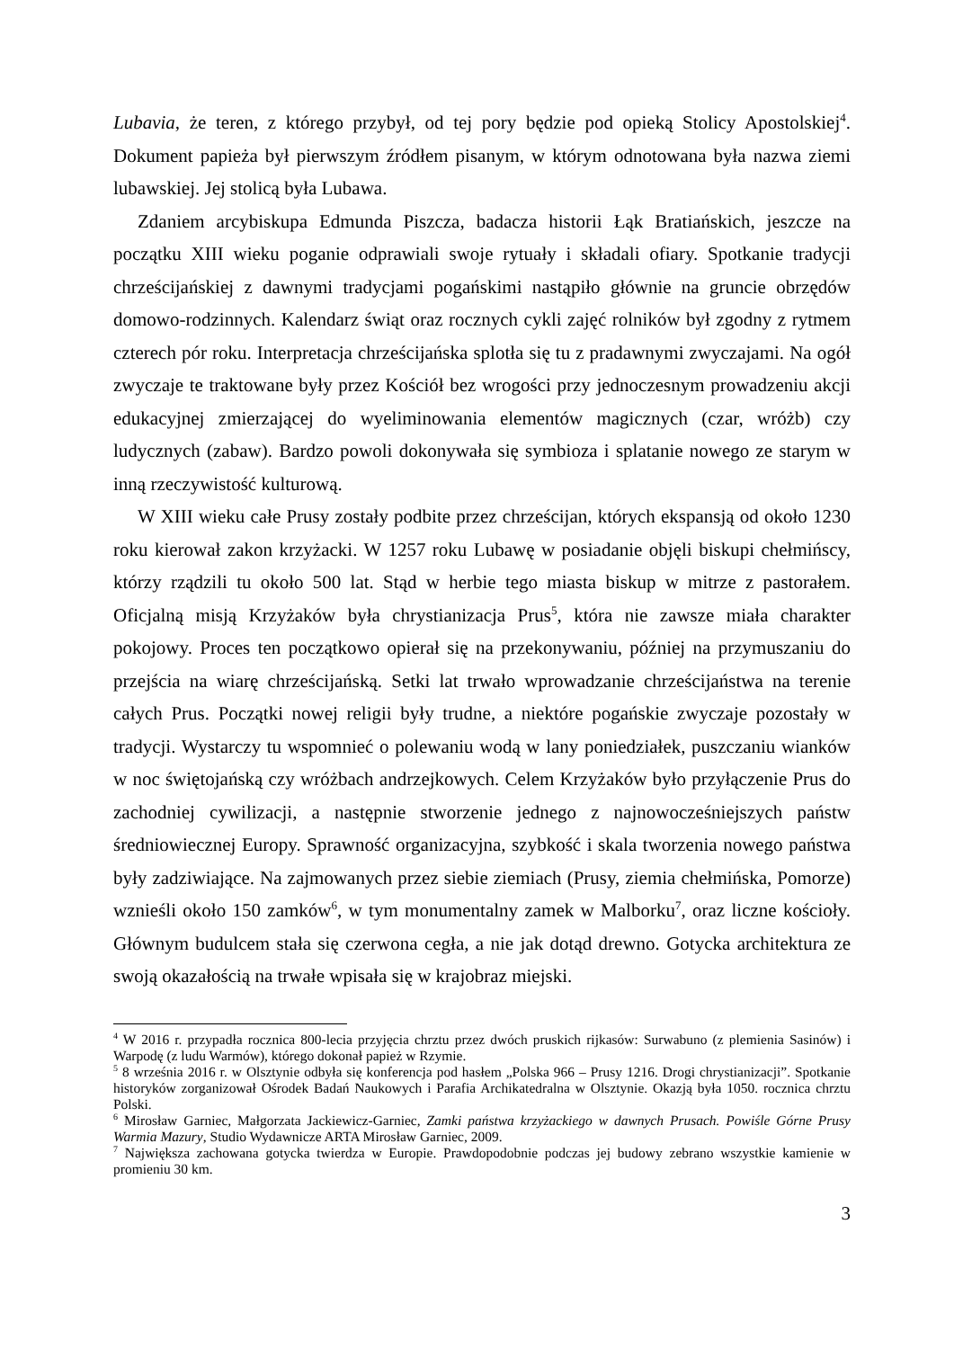Lubavia, że teren, z którego przybył, od tej pory będzie pod opieką Stolicy Apostolskiej<sup>4</sup>. Dokument papieża był pierwszym źródłem pisanym, w którym odnotowana była nazwa ziemi lubawskiej. Jej stolicą była Lubawa.
Zdaniem arcybiskupa Edmunda Piszcza, badacza historii Łąk Bratiańskich, jeszcze na początku XIII wieku poganie odprawiali swoje rytuały i składali ofiary. Spotkanie tradycji chrześcijańskiej z dawnymi tradycjami pogańskimi nastąpiło głównie na gruncie obrzędów domowo-rodzinnych. Kalendarz świąt oraz rocznych cykli zajęć rolników był zgodny z rytmem czterech pór roku. Interpretacja chrześcijańska splotła się tu z pradawnymi zwyczajami. Na ogół zwyczaje te traktowane były przez Kościół bez wrogości przy jednoczesnym prowadzeniu akcji edukacyjnej zmierzającej do wyeliminowania elementów magicznych (czar, wróżb) czy ludycznych (zabaw). Bardzo powoli dokonywała się symbioza i splatanie nowego ze starym w inną rzeczywistość kulturową.
W XIII wieku całe Prusy zostały podbite przez chrześcijan, których ekspansją od około 1230 roku kierował zakon krzyżacki. W 1257 roku Lubawę w posiadanie objęli biskupi chełmińscy, którzy rządzili tu około 500 lat. Stąd w herbie tego miasta biskup w mitrze z pastorałem. Oficjalną misją Krzyżaków była chrystianizacja Prus<sup>5</sup>, która nie zawsze miała charakter pokojowy. Proces ten początkowo opierał się na przekonywaniu, później na przymuszaniu do przejścia na wiarę chrześcijańską. Setki lat trwało wprowadzanie chrześcijaństwa na terenie całych Prus. Początki nowej religii były trudne, a niektóre pogańskie zwyczaje pozostały w tradycji. Wystarczy tu wspomnieć o polewaniu wodą w lany poniedziałek, puszczaniu wianków w noc świętojańską czy wróżbach andrzejkowych. Celem Krzyżaków było przyłączenie Prus do zachodniej cywilizacji, a następnie stworzenie jednego z najnowocześniejszych państw średniowiecznej Europy. Sprawność organizacyjna, szybkość i skala tworzenia nowego państwa były zadziwiające. Na zajmowanych przez siebie ziemiach (Prusy, ziemia chełmińska, Pomorze) wznieśli około 150 zamków<sup>6</sup>, w tym monumentalny zamek w Malborku<sup>7</sup>, oraz liczne kościoły. Głównym budulcem stała się czerwona cegła, a nie jak dotąd drewno. Gotycka architektura ze swoją okazałością na trwałe wpisała się w krajobraz miejski.
<sup>4</sup> W 2016 r. przypadła rocznica 800-lecia przyjęcia chrztu przez dwóch pruskich rijkasów: Surwabuno (z plemienia Sasinów) i Warpodę (z ludu Warmów), którego dokonał papież w Rzymie.
<sup>5</sup> 8 września 2016 r. w Olsztynie odbyła się konferencja pod hasłem „Polska 966 – Prusy 1216. Drogi chrystianizacji”. Spotkanie historyków zorganizował Ośrodek Badań Naukowych i Parafia Archikatedralna w Olsztynie. Okazją była 1050. rocznica chrztu Polski.
<sup>6</sup> Mirosław Garniec, Małgorzata Jackiewicz-Garniec, Zamki państwa krzyżackiego w dawnych Prusach. Powiśle Górne Prusy Warmia Mazury, Studio Wydawnicze ARTA Mirosław Garniec, 2009.
<sup>7</sup> Największa zachowana gotycka twierdza w Europie. Prawdopodobnie podczas jej budowy zebrano wszystkie kamienie w promieniu 30 km.
3